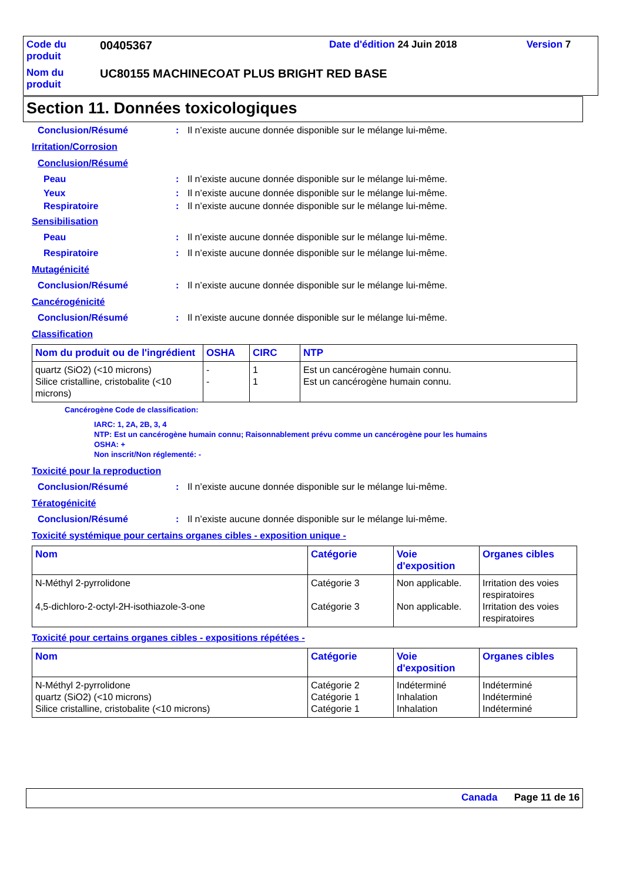| Code du produit | 00405367 | Date d'édition 24 Juin 2018 | Version 7 |
| Nom du produit | UC80155 MACHINECOAT PLUS BRIGHT RED BASE | | |
Section 11. Données toxicologiques
Conclusion/Résumé: Il n’existe aucune donnée disponible sur le mélange lui-même.
Irritation/Corrosion
Conclusion/Résumé
Peau: Il n’existe aucune donnée disponible sur le mélange lui-même.
Yeux: Il n’existe aucune donnée disponible sur le mélange lui-même.
Respiratoire: Il n’existe aucune donnée disponible sur le mélange lui-même.
Sensibilisation
Peau: Il n’existe aucune donnée disponible sur le mélange lui-même.
Respiratoire: Il n’existe aucune donnée disponible sur le mélange lui-même.
Mutagénicité
Conclusion/Résumé: Il n’existe aucune donnée disponible sur le mélange lui-même.
Cancérogénicité
Conclusion/Résumé: Il n’existe aucune donnée disponible sur le mélange lui-même.
Classification
| Nom du produit ou de l'ingrédient | OSHA | CIRC | NTP |
| --- | --- | --- | --- |
| quartz (SiO2) (<10 microns) Silice cristalline, cristobalite (<10 microns) | - - | 1 1 | Est un cancérogène humain connu. Est un cancérogène humain connu. |
Cancérogène Code de classification:
IARC: 1, 2A, 2B, 3, 4
NTP: Est un cancérogène humain connu; Raisonnablement prévu comme un cancérogène pour les humains
OSHA: +
Non inscrit/Non réglementé: -
Toxicité pour la reproduction
Conclusion/Résumé: Il n’existe aucune donnée disponible sur le mélange lui-même.
Tératogénicité
Conclusion/Résumé: Il n’existe aucune donnée disponible sur le mélange lui-même.
Toxicité systémique pour certains organes cibles - exposition unique -
| Nom | Catégorie | Voie d'exposition | Organes cibles |
| --- | --- | --- | --- |
| N-Méthyl 2-pyrrolidone 4,5-dichloro-2-octyl-2H-isothiazole-3-one | Catégorie 3 Catégorie 3 | Non applicable. Non applicable. | Irritation des voies respiratoires Irritation des voies respiratoires |
Toxicité pour certains organes cibles - expositions répétées -
| Nom | Catégorie | Voie d'exposition | Organes cibles |
| --- | --- | --- | --- |
| N-Méthyl 2-pyrrolidone quartz (SiO2) (<10 microns) Silice cristalline, cristobalite (<10 microns) | Catégorie 2 Catégorie 1 Catégorie 1 | Indéterminé Inhalation Inhalation | Indéterminé Indéterminé Indéterminé |
Canada Page 11 de 16